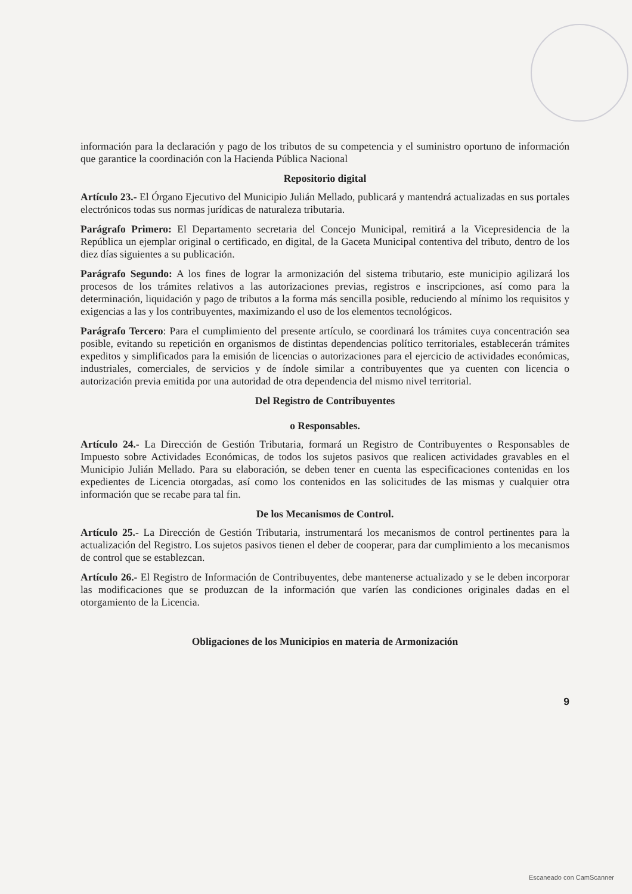información para la declaración y pago de los tributos de su competencia y el suministro oportuno de información que garantice la coordinación con la Hacienda Pública Nacional
Repositorio digital
Artículo 23.- El Órgano Ejecutivo del Municipio Julián Mellado, publicará y mantendrá actualizadas en sus portales electrónicos todas sus normas jurídicas de naturaleza tributaria.
Parágrafo Primero: El Departamento secretaria del Concejo Municipal, remitirá a la Vicepresidencia de la República un ejemplar original o certificado, en digital, de la Gaceta Municipal contentiva del tributo, dentro de los diez días siguientes a su publicación.
Parágrafo Segundo: A los fines de lograr la armonización del sistema tributario, este municipio agilizará los procesos de los trámites relativos a las autorizaciones previas, registros e inscripciones, así como para la determinación, liquidación y pago de tributos a la forma más sencilla posible, reduciendo al mínimo los requisitos y exigencias a las y los contribuyentes, maximizando el uso de los elementos tecnológicos.
Parágrafo Tercero: Para el cumplimiento del presente artículo, se coordinará los trámites cuya concentración sea posible, evitando su repetición en organismos de distintas dependencias político territoriales, establecerán trámites expeditos y simplificados para la emisión de licencias o autorizaciones para el ejercicio de actividades económicas, industriales, comerciales, de servicios y de índole similar a contribuyentes que ya cuenten con licencia o autorización previa emitida por una autoridad de otra dependencia del mismo nivel territorial.
Del Registro de Contribuyentes
o Responsables.
Artículo 24.- La Dirección de Gestión Tributaria, formará un Registro de Contribuyentes o Responsables de Impuesto sobre Actividades Económicas, de todos los sujetos pasivos que realicen actividades gravables en el Municipio Julián Mellado. Para su elaboración, se deben tener en cuenta las especificaciones contenidas en los expedientes de Licencia otorgadas, así como los contenidos en las solicitudes de las mismas y cualquier otra información que se recabe para tal fin.
De los Mecanismos de Control.
Artículo 25.- La Dirección de Gestión Tributaria, instrumentará los mecanismos de control pertinentes para la actualización del Registro. Los sujetos pasivos tienen el deber de cooperar, para dar cumplimiento a los mecanismos de control que se establezcan.
Artículo 26.- El Registro de Información de Contribuyentes, debe mantenerse actualizado y se le deben incorporar las modificaciones que se produzcan de la información que varíen las condiciones originales dadas en el otorgamiento de la Licencia.
Obligaciones de los Municipios en materia de Armonización
9
Escaneado con CamScanner